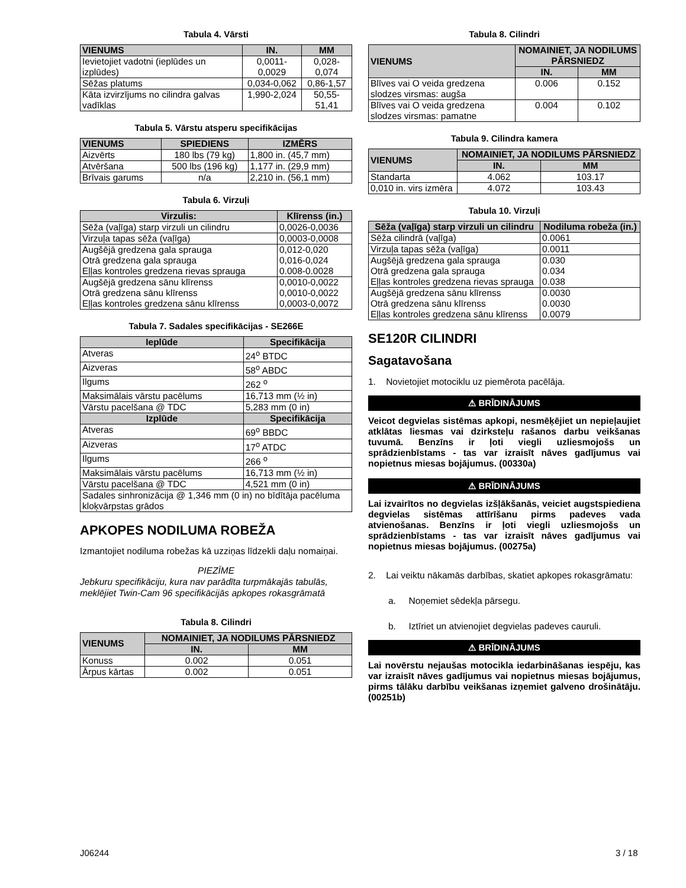Tabula 4. Vārsti
| VIENUMS | IN. | MM |
| --- | --- | --- |
| Ievietojiet vadotni (ieplūdes un izplūdes) | 0,0011-0,0029 | 0,028-0,074 |
| Sēžas platums | 0,034-0,062 | 0,86-1,57 |
| Kāta izvirzījums no cilindra galvas vadīklas | 1,990-2,024 | 50,55-51,41 |
Tabula 5. Vārstu atsperu specifikācijas
| VIENUMS | SPIEDIENS | IZMĒRS |
| --- | --- | --- |
| Aizvērts | 180 lbs (79 kg) | 1,800 in. (45,7 mm) |
| Atvēršana | 500 lbs (196 kg) | 1,177 in. (29,9 mm) |
| Brīvais garums | n/a | 2,210 in. (56,1 mm) |
Tabula 6. Virzuļi
| Virzulis: | Klīrenss (in.) |
| --- | --- |
| Sēža (vaļīga) starp virzuli un cilindru | 0,0026-0,0036 |
| Virzuļa tapas sēža (vaļīga) | 0,0003-0,0008 |
| Augšējā gredzena gala sprauga Otrā gredzena gala sprauga Eļļas kontroles gredzena rievas sprauga | 0,012-0,020 0,016-0,024 0.008-0.0028 |
| Augšējā gredzena sānu klīrenss Otrā gredzena sānu klīrenss Eļļas kontroles gredzena sānu klīrenss | 0,0010-0,0022 0,0010-0,0022 0,0003-0,0072 |
Tabula 7. Sadales specifikācijas - SE266E
| Ieplūde | Specifikācija |
| --- | --- |
| Atveras | 24<sup>o</sup> BTDC |
| Aizveras | 58<sup>o</sup> ABDC |
| Ilgums | 262 <sup>o</sup> |
| Maksimālais vārstu pacēlums | 16,713 mm (½ in) |
| Vārstu pacelšana @ TDC | 5,283 mm (0 in) |
| Izplūde | Specifikācija |
| Atveras | 69<sup>o</sup> BBDC |
| Aizveras | 17<sup>o</sup> ATDC |
| Ilgums | 266 <sup>o</sup> |
| Maksimālais vārstu pacēlums | 16,713 mm (½ in) |
| Vārstu pacelšana @ TDC | 4,521 mm (0 in) |
| Sadales sinhronizācija @ 1,346 mm (0 in) no bīdītāja pacēluma kloķvārpstas grādos | |
APKOPES NODILUMA ROBEŽA
Izmantojiet nodiluma robežas kā uzziņas līdzekli daļu nomaiņai.
PIEZĪME
Jebkuru specifikāciju, kura nav parādīta turpmākajās tabulās, meklējiet Twin-Cam 96 specifikācijās apkopes rokasgrāmatā
Tabula 8. Cilindri
| VIENUMS | NOMAINIET, JA NODILUMS PĀRSNIEDZ | |
| --- | --- | --- |
| | IN. | MM |
| Konuss | 0.002 | 0.051 |
| Ārpus kārtas | 0.002 | 0.051 |
Tabula 8. Cilindri
| VIENUMS | NOMAINIET, JA NODILUMS PĀRSNIEDZ | |
| --- | --- | --- |
| | IN. | MM |
| Blīves vai O veida gredzena slodzes virsmas: augša | 0.006 | 0.152 |
| Blīves vai O veida gredzena slodzes virsmas: pamatne | 0.004 | 0.102 |
Tabula 9. Cilindra kamera
| VIENUMS | NOMAINIET, JA NODILUMS PĀRSNIEDZ | |
| --- | --- | --- |
| | IN. | MM |
| Standarta | 4.062 | 103.17 |
| 0,010 in. virs izmēra | 4.072 | 103.43 |
Tabula 10. Virzuļi
| Sēža (vaļīga) starp virzuli un cilindru | Nodiluma robeža (in.) |
| --- | --- |
| Sēža cilindrā (vaļīga) | 0.0061 |
| Virzuļa tapas sēža (vaļīga) | 0.0011 |
| Augšējā gredzena gala sprauga Otrā gredzena gala sprauga Eļļas kontroles gredzena rievas sprauga | 0.030 0.034 0.038 |
| Augšējā gredzena sānu klīrenss Otrā gredzena sānu klīrenss Eļļas kontroles gredzena sānu klīrenss | 0.0030 0.0030 0.0079 |
SE120R CILINDRI
Sagatavošana
1. Novietojiet motociklu uz piemērota pacēlāja.
⚠ BRĪDINĀJUMS
Veicot degvielas sistēmas apkopi, nesmēķējiet un nepieļaujiet atklātas liesmas vai dzirksteļu rašanos darbu veikšanas tuvumā. Benzīns ir ļoti viegli uzliesmojošs un sprādzienbīstams - tas var izraisīt nāves gadījumus vai nopietnus miesas bojājumus. (00330a)
⚠ BRĪDINĀJUMS
Lai izvairītos no degvielas izšļākšanās, veiciet augstspiediena degvielas sistēmas attīrīšanu pirms padeves vada atvienošanas. Benzīns ir ļoti viegli uzliesmojošs un sprādzienbīstams - tas var izraisīt nāves gadījumus vai nopietnus miesas bojājumus. (00275a)
2. Lai veiktu nākamās darbības, skatiet apkopes rokasgrāmatu:
a. Noņemiet sēdekļa pārsegu.
b. Iztīriet un atvienojiet degvielas padeves cauruli.
⚠ BRĪDINĀJUMS
Lai novērstu nejaušas motocikla iedarbināšanas iespēju, kas var izraisīt nāves gadījumus vai nopietnus miesas bojājumus, pirms tālāku darbību veikšanas izņemiet galveno drošinātāju. (00251b)
J06244 3 / 18